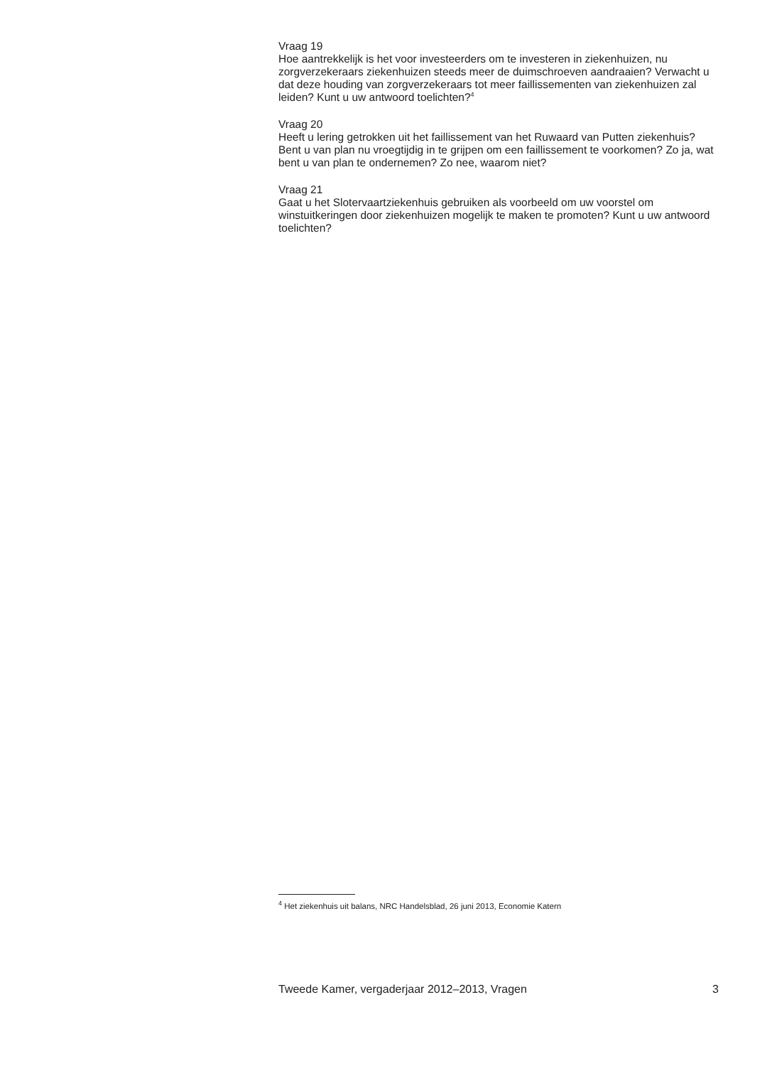Vraag 19
Hoe aantrekkelijk is het voor investeerders om te investeren in ziekenhuizen, nu zorgverzekeraars ziekenhuizen steeds meer de duimschroeven aandraaien? Verwacht u dat deze houding van zorgverzekeraars tot meer faillissementen van ziekenhuizen zal leiden? Kunt u uw antwoord toelichten?<sup>4</sup>
Vraag 20
Heeft u lering getrokken uit het faillissement van het Ruwaard van Putten ziekenhuis? Bent u van plan nu vroegtijdig in te grijpen om een faillissement te voorkomen? Zo ja, wat bent u van plan te ondernemen? Zo nee, waarom niet?
Vraag 21
Gaat u het Slotervaartziekenhuis gebruiken als voorbeeld om uw voorstel om winstuitkeringen door ziekenhuizen mogelijk te maken te promoten? Kunt u uw antwoord toelichten?
<sup>4</sup> Het ziekenhuis uit balans, NRC Handelsblad, 26 juni 2013, Economie Katern
Tweede Kamer, vergaderjaar 2012–2013, Vragen 3